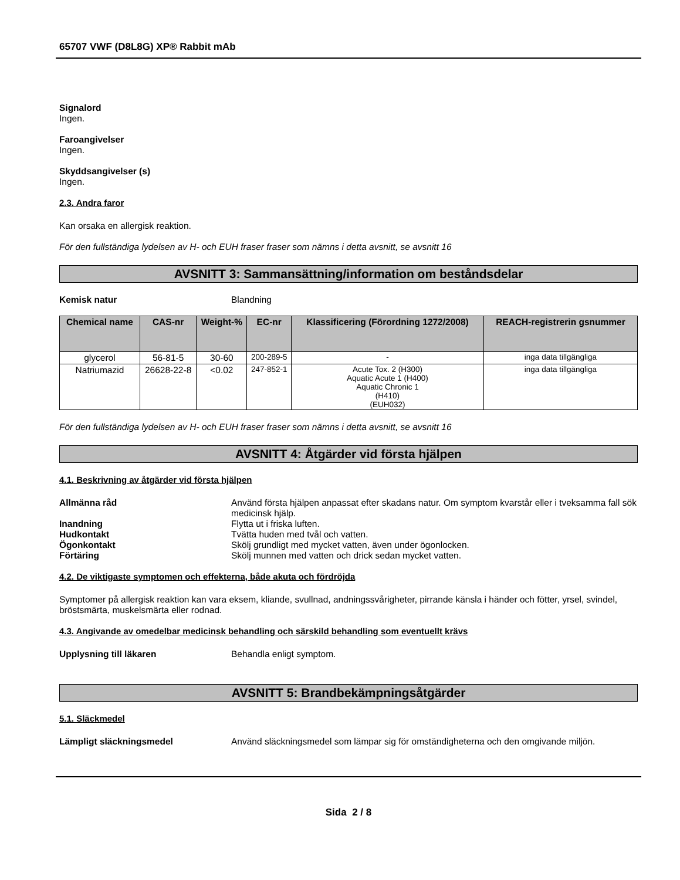65707 VWF (D8L8G) XP® Rabbit mAb
Signalord
Ingen.
Faroangivelser
Ingen.
Skyddsangivelser (s)
Ingen.
2.3. Andra faror
Kan orsaka en allergisk reaktion.
För den fullständiga lydelsen av H- och EUH fraser fraser som nämns i detta avsnitt, se avsnitt 16
AVSNITT 3: Sammansättning/information om beståndsdelar
Kemisk natur Blandning
| Chemical name | CAS-nr | Weight-% | EC-nr | Klassificering (Förordning 1272/2008) | REACH-registrerin gsnummer |
| --- | --- | --- | --- | --- | --- |
| glycerol | 56-81-5 | 30-60 | 200-289-5 | - | inga data tillgängliga |
| Natriumazid | 26628-22-8 | <0.02 | 247-852-1 | Acute Tox. 2 (H300) Aquatic Acute 1 (H400) Aquatic Chronic 1 (H410) (EUH032) | inga data tillgängliga |
För den fullständiga lydelsen av H- och EUH fraser fraser som nämns i detta avsnitt, se avsnitt 16
AVSNITT 4: Åtgärder vid första hjälpen
4.1. Beskrivning av åtgärder vid första hjälpen
Allmänna råd Använd första hjälpen anpassat efter skadans natur. Om symptom kvarstår eller i tveksamma fall sök medicinsk hjälp.
Inandning Flytta ut i friska luften.
Hudkontakt Tvätta huden med tvål och vatten.
Ögonkontakt Skölj grundligt med mycket vatten, även under ögonlocken.
Förtäring Skölj munnen med vatten och drick sedan mycket vatten.
4.2. De viktigaste symptomen och effekterna, både akuta och fördröjda
Symptomer på allergisk reaktion kan vara eksem, kliande, svullnad, andningssvårigheter, pirrande känsla i händer och fötter, yrsel, svindel, bröstsmärta, muskelsmärta eller rodnad.
4.3. Angivande av omedelbar medicinsk behandling och särskild behandling som eventuellt krävs
Upplysning till läkaren Behandla enligt symptom.
AVSNITT 5: Brandbekämpningsåtgärder
5.1. Släckmedel
Lämpligt släckningsmedel Använd släckningsmedel som lämpar sig för omständigheterna och den omgivande miljön.
Sida 2 / 8